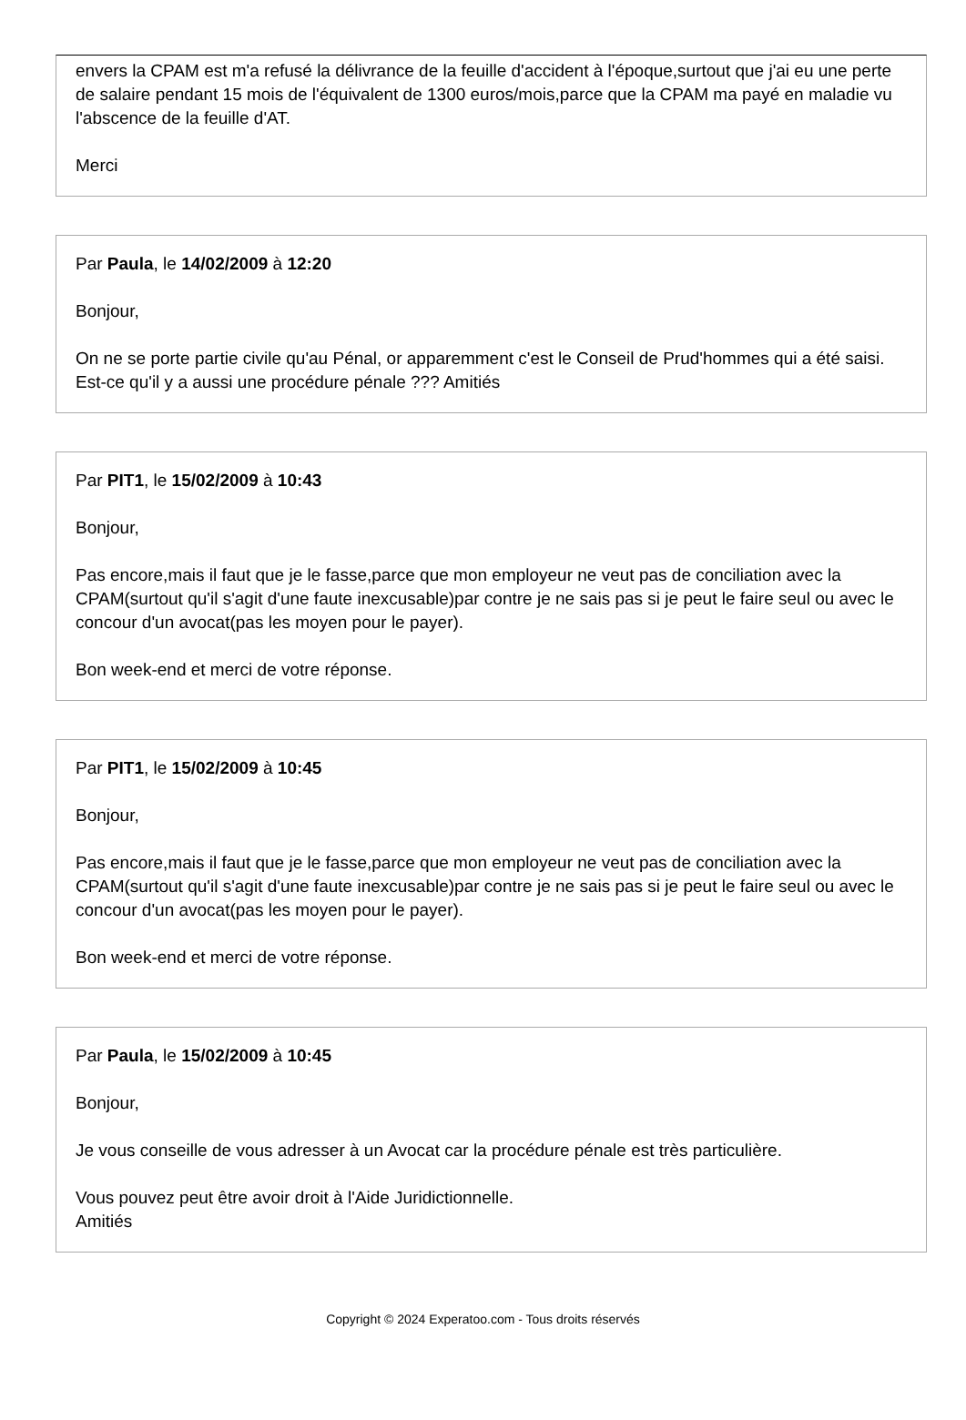envers la CPAM est m'a refusé la délivrance de la feuille d'accident à l'époque,surtout que j'ai eu une perte de salaire pendant 15 mois de l'équivalent de 1300 euros/mois,parce que la CPAM ma payé en maladie vu l'abscence de la feuille d'AT.
Merci
Par Paula, le 14/02/2009 à 12:20
Bonjour,
On ne se porte partie civile qu'au Pénal, or apparemment c'est le Conseil de Prud'hommes qui a été saisi. Est-ce qu'il y a aussi une procédure pénale ??? Amitiés
Par PIT1, le 15/02/2009 à 10:43
Bonjour,
Pas encore,mais il faut que je le fasse,parce que mon employeur ne veut pas de conciliation avec la CPAM(surtout qu'il s'agit d'une faute inexcusable)par contre je ne sais pas si je peut le faire seul ou avec le concour d'un avocat(pas les moyen pour le payer).
Bon week-end et merci de votre réponse.
Par PIT1, le 15/02/2009 à 10:45
Bonjour,
Pas encore,mais il faut que je le fasse,parce que mon employeur ne veut pas de conciliation avec la CPAM(surtout qu'il s'agit d'une faute inexcusable)par contre je ne sais pas si je peut le faire seul ou avec le concour d'un avocat(pas les moyen pour le payer).
Bon week-end et merci de votre réponse.
Par Paula, le 15/02/2009 à 10:45
Bonjour,
Je vous conseille de vous adresser à un Avocat car la procédure pénale est très particulière.
Vous pouvez peut être avoir droit à l'Aide Juridictionnelle.
Amitiés
Copyright © 2024 Experatoo.com - Tous droits réservés